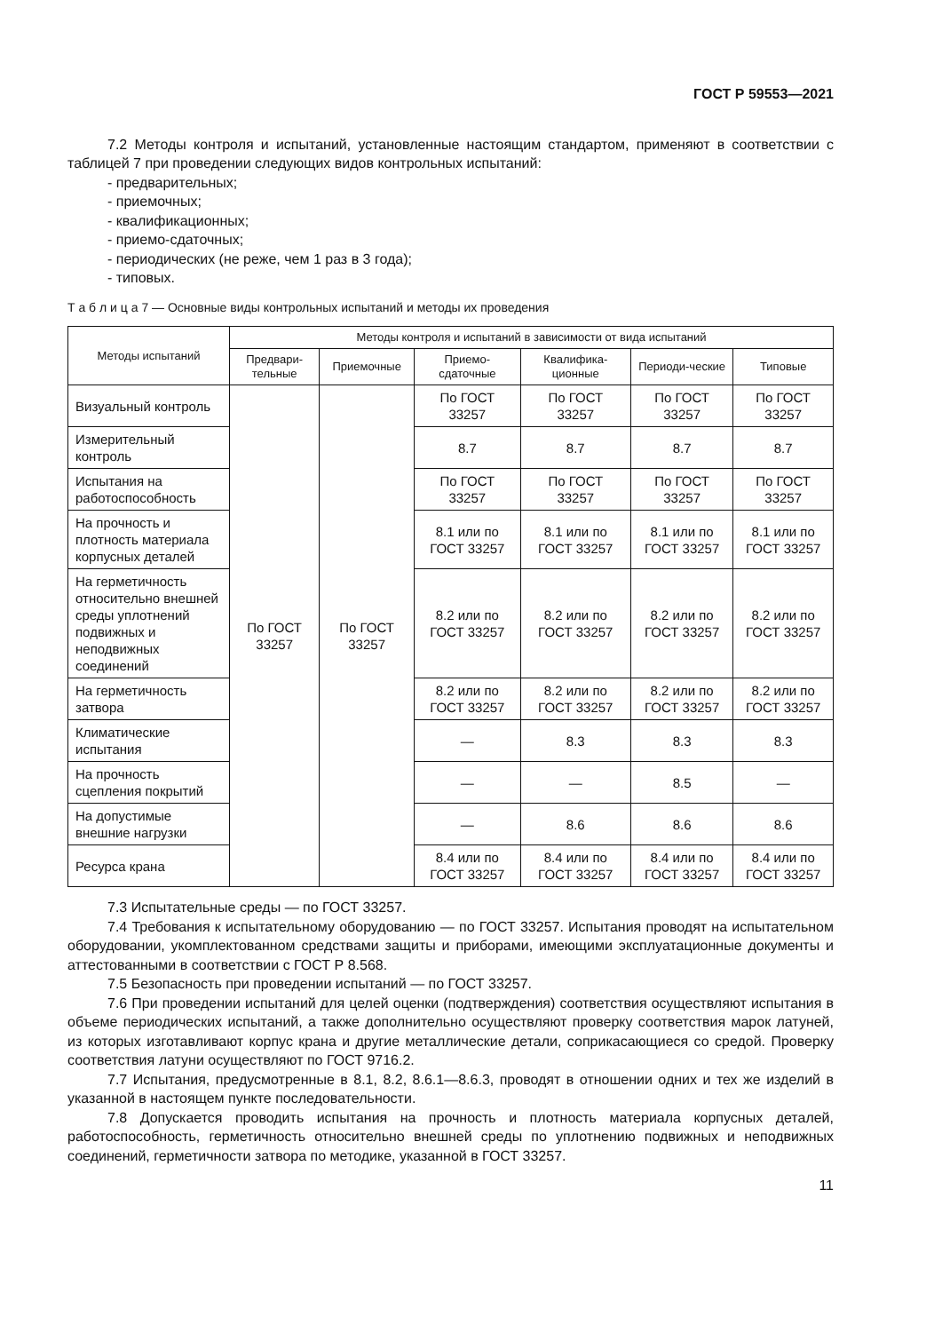ГОСТ Р 59553—2021
7.2 Методы контроля и испытаний, установленные настоящим стандартом, применяют в соответствии с таблицей 7 при проведении следующих видов контрольных испытаний:
- предварительных;
- приемочных;
- квалификационных;
- приемо-сдаточных;
- периодических (не реже, чем 1 раз в 3 года);
- типовых.
Т а б л и ц а 7 — Основные виды контрольных испытаний и методы их проведения
| Методы испытаний | Методы контроля и испытаний в зависимости от вида испытаний | | | | | |
| --- | --- | --- | --- | --- | --- | --- |
| | Предвари-тельные | Приемочные | Приемо-сдаточные | Квалифика-ционные | Периоди-ческие | Типовые |
| Визуальный контроль | По ГОСТ 33257 | По ГОСТ 33257 | По ГОСТ 33257 | По ГОСТ 33257 | По ГОСТ 33257 | По ГОСТ 33257 |
| Измерительный контроль | | | 8.7 | 8.7 | 8.7 | 8.7 |
| Испытания на работоспособность | | | По ГОСТ 33257 | По ГОСТ 33257 | По ГОСТ 33257 | По ГОСТ 33257 |
| На прочность и плотность материала корпусных деталей | | | 8.1 или по ГОСТ 33257 | 8.1 или по ГОСТ 33257 | 8.1 или по ГОСТ 33257 | 8.1 или по ГОСТ 33257 |
| На герметичность относительно внешней среды уплотнений подвижных и неподвижных соединений | | | 8.2 или по ГОСТ 33257 | 8.2 или по ГОСТ 33257 | 8.2 или по ГОСТ 33257 | 8.2 или по ГОСТ 33257 |
| На герметичность затвора | | | 8.2 или по ГОСТ 33257 | 8.2 или по ГОСТ 33257 | 8.2 или по ГОСТ 33257 | 8.2 или по ГОСТ 33257 |
| Климатические испытания | | | — | 8.3 | 8.3 | 8.3 |
| На прочность сцепления покрытий | | | — | — | 8.5 | — |
| На допустимые внешние нагрузки | | | — | 8.6 | 8.6 | 8.6 |
| Ресурса крана | | | 8.4 или по ГОСТ 33257 | 8.4 или по ГОСТ 33257 | 8.4 или по ГОСТ 33257 | 8.4 или по ГОСТ 33257 |
7.3 Испытательные среды — по ГОСТ 33257.
7.4 Требования к испытательному оборудованию — по ГОСТ 33257. Испытания проводят на испытательном оборудовании, укомплектованном средствами защиты и приборами, имеющими эксплуатационные документы и аттестованными в соответствии с ГОСТ Р 8.568.
7.5 Безопасность при проведении испытаний — по ГОСТ 33257.
7.6 При проведении испытаний для целей оценки (подтверждения) соответствия осуществляют испытания в объеме периодических испытаний, а также дополнительно осуществляют проверку соответствия марок латуней, из которых изготавливают корпус крана и другие металлические детали, соприкасающиеся со средой. Проверку соответствия латуни осуществляют по ГОСТ 9716.2.
7.7 Испытания, предусмотренные в 8.1, 8.2, 8.6.1—8.6.3, проводят в отношении одних и тех же изделий в указанной в настоящем пункте последовательности.
7.8 Допускается проводить испытания на прочность и плотность материала корпусных деталей, работоспособность, герметичность относительно внешней среды по уплотнению подвижных и неподвижных соединений, герметичности затвора по методике, указанной в ГОСТ 33257.
11